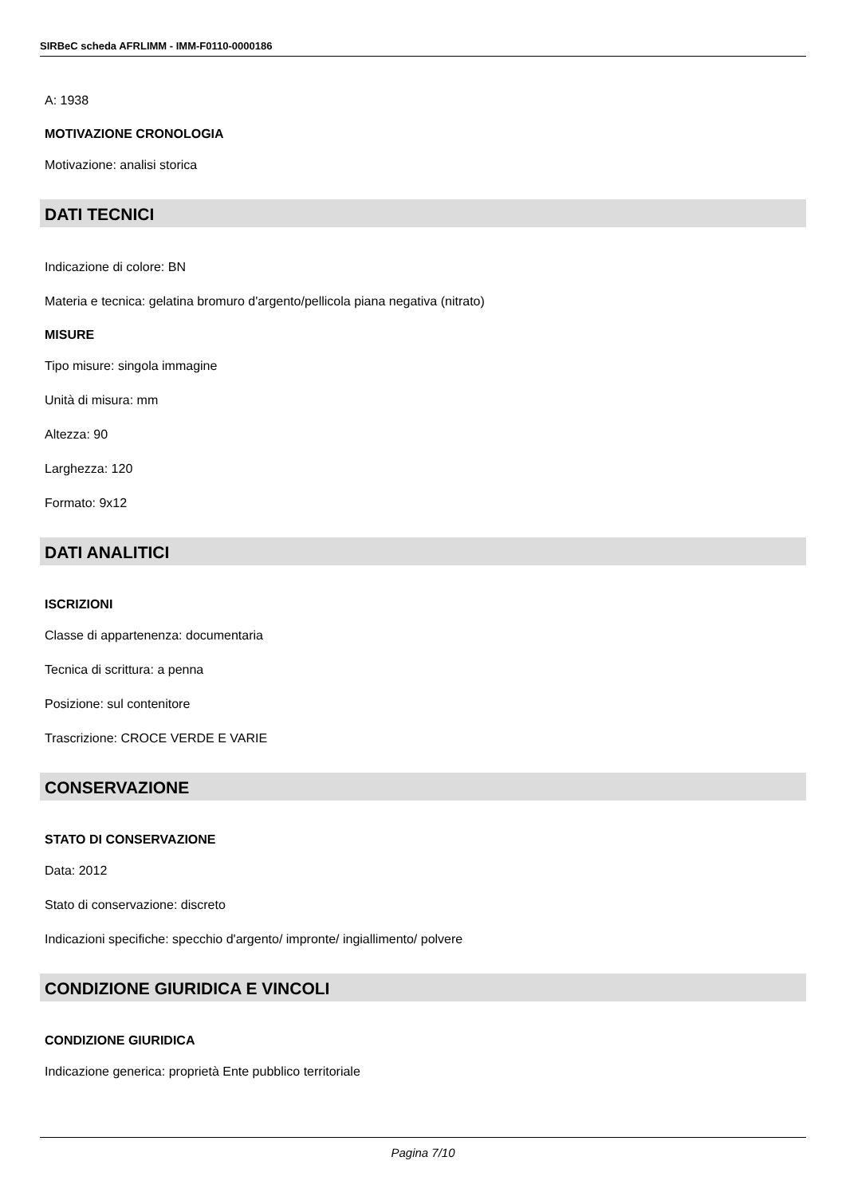SIRBeC scheda AFRLIMM - IMM-F0110-0000186
A: 1938
MOTIVAZIONE CRONOLOGIA
Motivazione: analisi storica
DATI TECNICI
Indicazione di colore: BN
Materia e tecnica: gelatina bromuro d'argento/pellicola piana negativa (nitrato)
MISURE
Tipo misure: singola immagine
Unità di misura: mm
Altezza: 90
Larghezza: 120
Formato: 9x12
DATI ANALITICI
ISCRIZIONI
Classe di appartenenza: documentaria
Tecnica di scrittura: a penna
Posizione: sul contenitore
Trascrizione: CROCE VERDE E VARIE
CONSERVAZIONE
STATO DI CONSERVAZIONE
Data: 2012
Stato di conservazione: discreto
Indicazioni specifiche: specchio d'argento/ impronte/ ingiallimento/ polvere
CONDIZIONE GIURIDICA E VINCOLI
CONDIZIONE GIURIDICA
Indicazione generica: proprietà Ente pubblico territoriale
Pagina 7/10